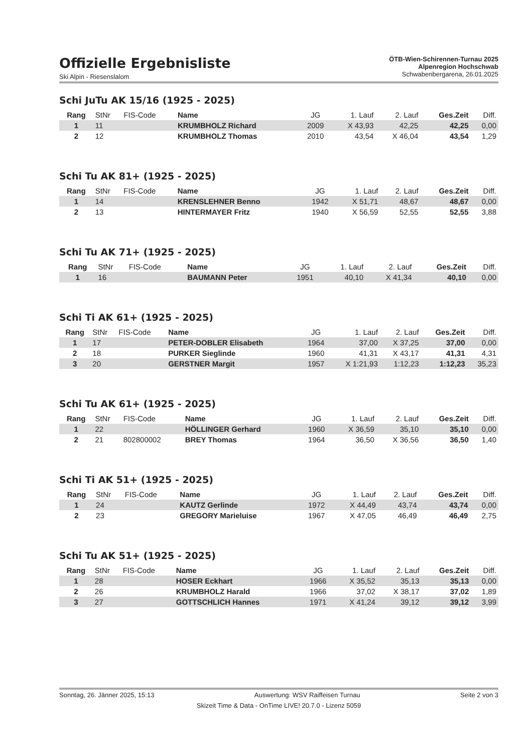Offizielle Ergebnisliste
Ski Alpin - Riesenslalom
ÖTB-Wien-Schirennen-Turnau 2025
Alpenregion Hochschwab
Schwabenbergarena, 26.01.2025
Schi JuTu AK 15/16 (1925 - 2025)
| Rang | StNr | FIS-Code | Name | JG | 1. Lauf | 2. Lauf | Ges.Zeit | Diff. |
| --- | --- | --- | --- | --- | --- | --- | --- | --- |
| 1 | 11 | | KRUMBHOLZ Richard | 2009 | X 43,93 | 42,25 | 42,25 | 0,00 |
| 2 | 12 | | KRUMBHOLZ Thomas | 2010 | 43,54 | X 46,04 | 43,54 | 1,29 |
Schi Tu AK 81+ (1925 - 2025)
| Rang | StNr | FIS-Code | Name | JG | 1. Lauf | 2. Lauf | Ges.Zeit | Diff. |
| --- | --- | --- | --- | --- | --- | --- | --- | --- |
| 1 | 14 | | KRENSLEHNER Benno | 1942 | X 51,71 | 48,67 | 48,67 | 0,00 |
| 2 | 13 | | HINTERMAYER Fritz | 1940 | X 56,59 | 52,55 | 52,55 | 3,88 |
Schi Tu AK 71+ (1925 - 2025)
| Rang | StNr | FIS-Code | Name | JG | 1. Lauf | 2. Lauf | Ges.Zeit | Diff. |
| --- | --- | --- | --- | --- | --- | --- | --- | --- |
| 1 | 16 | | BAUMANN Peter | 1951 | 40,10 | X 41,34 | 40,10 | 0,00 |
Schi Ti AK 61+ (1925 - 2025)
| Rang | StNr | FIS-Code | Name | JG | 1. Lauf | 2. Lauf | Ges.Zeit | Diff. |
| --- | --- | --- | --- | --- | --- | --- | --- | --- |
| 1 | 17 | | PETER-DOBLER Elisabeth | 1964 | 37,00 | X 37,25 | 37,00 | 0,00 |
| 2 | 18 | | PURKER Sieglinde | 1960 | 41,31 | X 43,17 | 41,31 | 4,31 |
| 3 | 20 | | GERSTNER Margit | 1957 | X 1:21,93 | 1:12,23 | 1:12,23 | 35,23 |
Schi Tu AK 61+ (1925 - 2025)
| Rang | StNr | FIS-Code | Name | JG | 1. Lauf | 2. Lauf | Ges.Zeit | Diff. |
| --- | --- | --- | --- | --- | --- | --- | --- | --- |
| 1 | 22 | | HÖLLINGER Gerhard | 1960 | X 36,59 | 35,10 | 35,10 | 0,00 |
| 2 | 21 | 802800002 | BREY Thomas | 1964 | 36,50 | X 36,56 | 36,50 | 1,40 |
Schi Ti AK 51+ (1925 - 2025)
| Rang | StNr | FIS-Code | Name | JG | 1. Lauf | 2. Lauf | Ges.Zeit | Diff. |
| --- | --- | --- | --- | --- | --- | --- | --- | --- |
| 1 | 24 | | KAUTZ Gerlinde | 1972 | X 44,49 | 43,74 | 43,74 | 0,00 |
| 2 | 23 | | GREGORY Marieluise | 1967 | X 47,05 | 46,49 | 46,49 | 2,75 |
Schi Tu AK 51+ (1925 - 2025)
| Rang | StNr | FIS-Code | Name | JG | 1. Lauf | 2. Lauf | Ges.Zeit | Diff. |
| --- | --- | --- | --- | --- | --- | --- | --- | --- |
| 1 | 28 | | HOSER Eckhart | 1966 | X 35,52 | 35,13 | 35,13 | 0,00 |
| 2 | 26 | | KRUMBHOLZ Harald | 1966 | 37,02 | X 38,17 | 37,02 | 1,89 |
| 3 | 27 | | GOTTSCHLICH Hannes | 1971 | X 41,24 | 39,12 | 39,12 | 3,99 |
Sonntag, 26. Jänner 2025, 15:13 Auswertung: WSV Raiffeisen Turnau Seite 2 von 3
Skizeit Time & Data - OnTime LIVE! 20.7.0 - Lizenz 5059